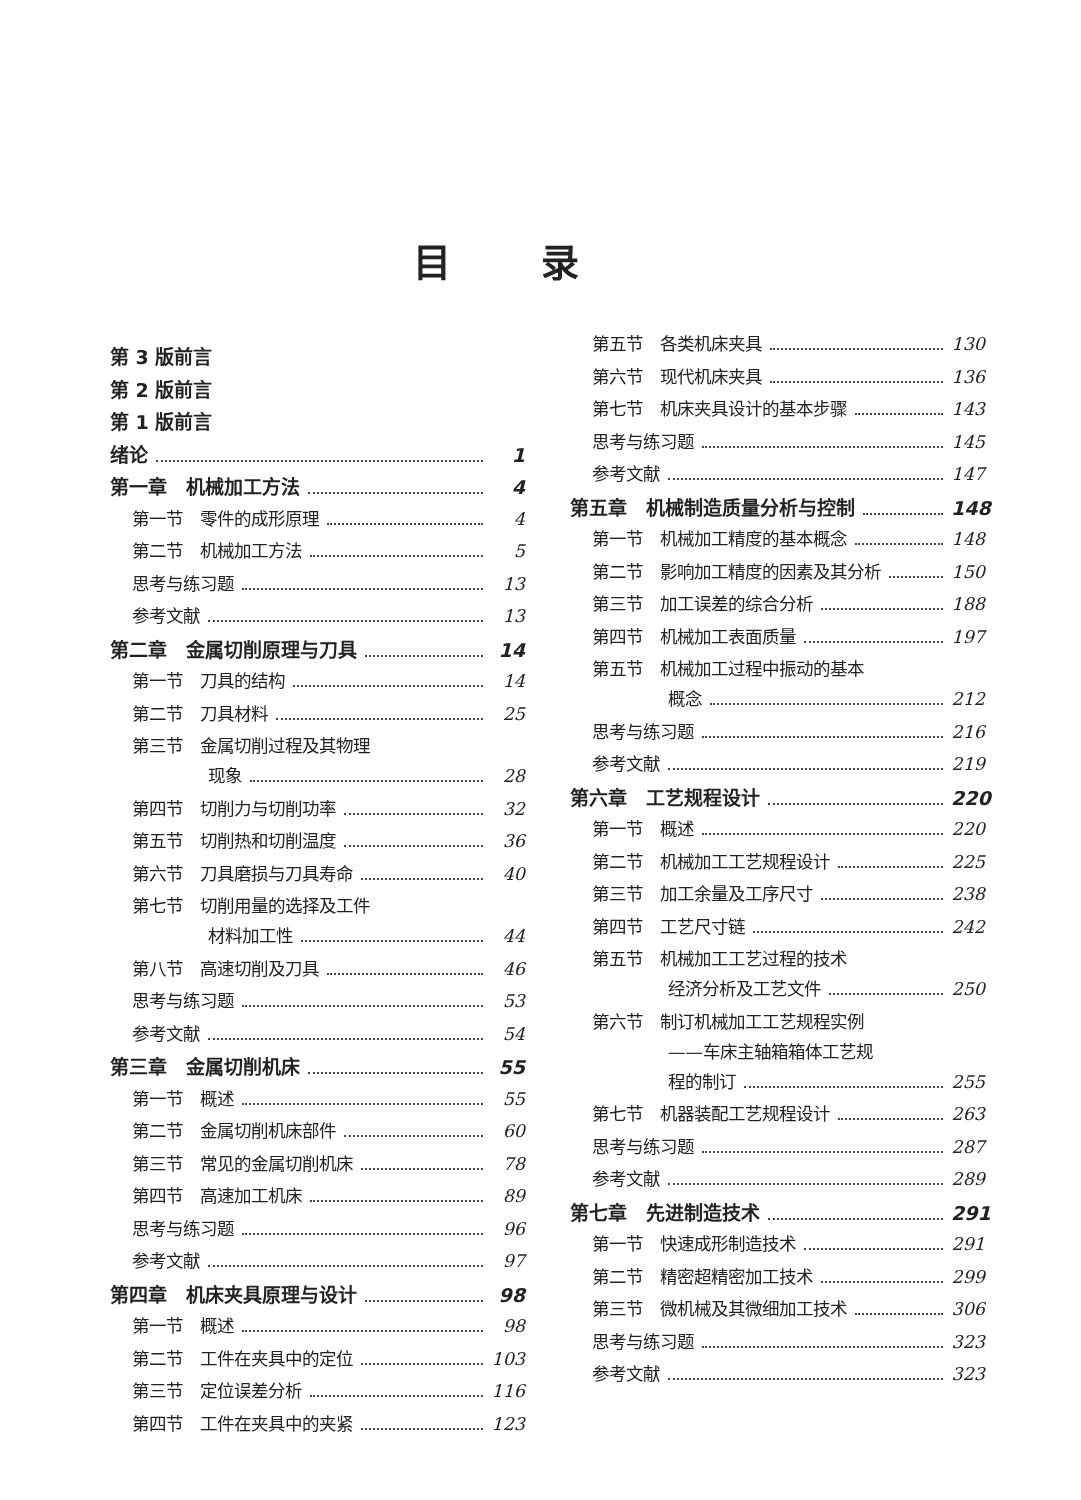目录
第 3 版前言
第 2 版前言
第 1 版前言
绪论 1
第一章　机械加工方法 4
第一节　零件的成形原理 4
第二节　机械加工方法 5
思考与练习题 13
参考文献 13
第二章　金属切削原理与刀具 14
第一节　刀具的结构 14
第二节　刀具材料 25
第三节　金属切削过程及其物理
现象 28
第四节　切削力与切削功率 32
第五节　切削热和切削温度 36
第六节　刀具磨损与刀具寿命 40
第七节　切削用量的选择及工件
材料加工性 44
第八节　高速切削及刀具 46
思考与练习题 53
参考文献 54
第三章　金属切削机床 55
第一节　概述 55
第二节　金属切削机床部件 60
第三节　常见的金属切削机床 78
第四节　高速加工机床 89
思考与练习题 96
参考文献 97
第四章　机床夹具原理与设计 98
第一节　概述 98
第二节　工件在夹具中的定位 103
第三节　定位误差分析 116
第四节　工件在夹具中的夹紧 123
第五节　各类机床夹具 130
第六节　现代机床夹具 136
第七节　机床夹具设计的基本步骤 143
思考与练习题 145
参考文献 147
第五章　机械制造质量分析与控制 148
第一节　机械加工精度的基本概念 148
第二节　影响加工精度的因素及其分析 150
第三节　加工误差的综合分析 188
第四节　机械加工表面质量 197
第五节　机械加工过程中振动的基本
概念 212
思考与练习题 216
参考文献 219
第六章　工艺规程设计 220
第一节　概述 220
第二节　机械加工工艺规程设计 225
第三节　加工余量及工序尺寸 238
第四节　工艺尺寸链 242
第五节　机械加工工艺过程的技术
经济分析及工艺文件 250
第六节　制订机械加工工艺规程实例
——车床主轴箱箱体工艺规
程的制订 255
第七节　机器装配工艺规程设计 263
思考与练习题 287
参考文献 289
第七章　先进制造技术 291
第一节　快速成形制造技术 291
第二节　精密超精密加工技术 299
第三节　微机械及其微细加工技术 306
思考与练习题 323
参考文献 323